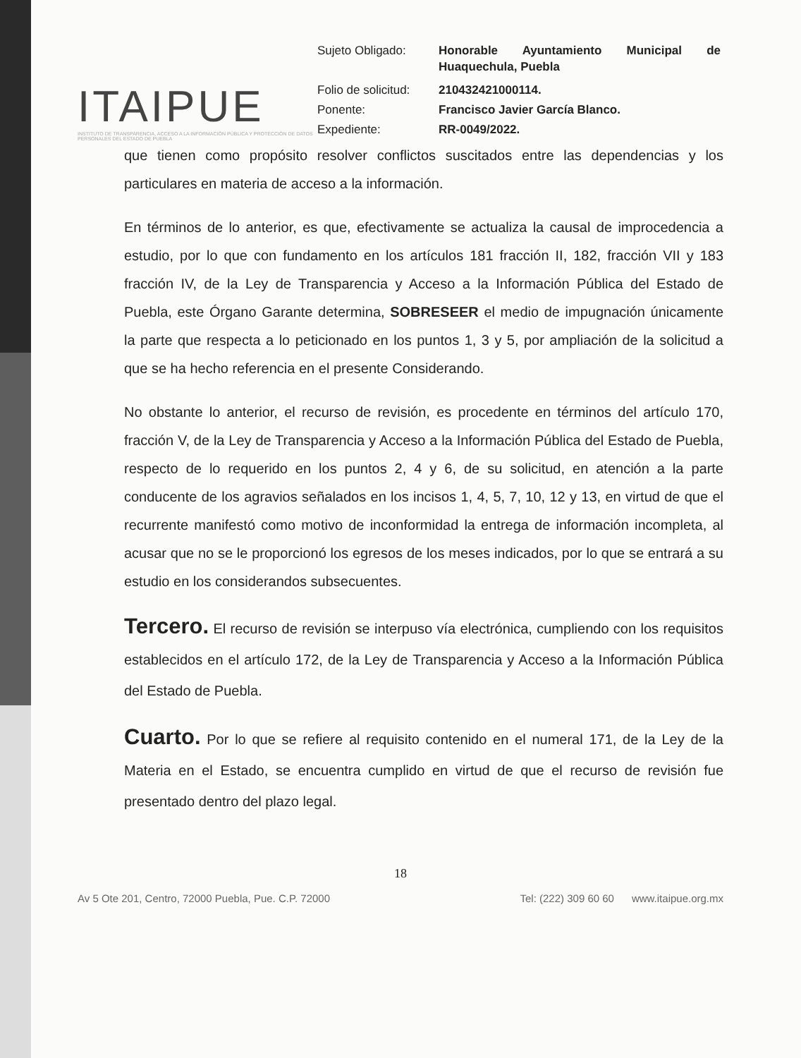ITAIPUE
INSTITUTO DE TRANSPARENCIA, ACCESO A LA INFORMACIÓN PÚBLICA Y PROTECCIÓN DE DATOS PERSONALES DEL ESTADO DE PUEBLA
| Sujeto Obligado: | Honorable Ayuntamiento Municipal de Huaquechula, Puebla |
| Folio de solicitud: | 210432421000114. |
| Ponente: | Francisco Javier García Blanco. |
| Expediente: | RR-0049/2022. |
que tienen como propósito resolver conflictos suscitados entre las dependencias y los particulares en materia de acceso a la información.
En términos de lo anterior, es que, efectivamente se actualiza la causal de improcedencia a estudio, por lo que con fundamento en los artículos 181 fracción II, 182, fracción VII y 183 fracción IV, de la Ley de Transparencia y Acceso a la Información Pública del Estado de Puebla, este Órgano Garante determina, SOBRESEER el medio de impugnación únicamente la parte que respecta a lo peticionado en los puntos 1, 3 y 5, por ampliación de la solicitud a que se ha hecho referencia en el presente Considerando.
No obstante lo anterior, el recurso de revisión, es procedente en términos del artículo 170, fracción V, de la Ley de Transparencia y Acceso a la Información Pública del Estado de Puebla, respecto de lo requerido en los puntos 2, 4 y 6, de su solicitud, en atención a la parte conducente de los agravios señalados en los incisos 1, 4, 5, 7, 10, 12 y 13, en virtud de que el recurrente manifestó como motivo de inconformidad la entrega de información incompleta, al acusar que no se le proporcionó los egresos de los meses indicados, por lo que se entrará a su estudio en los considerandos subsecuentes.
Tercero. El recurso de revisión se interpuso vía electrónica, cumpliendo con los requisitos establecidos en el artículo 172, de la Ley de Transparencia y Acceso a la Información Pública del Estado de Puebla.
Cuarto. Por lo que se refiere al requisito contenido en el numeral 171, de la Ley de la Materia en el Estado, se encuentra cumplido en virtud de que el recurso de revisión fue presentado dentro del plazo legal.
18
Av 5 Ote 201, Centro, 72000 Puebla, Pue. C.P. 72000 Tel: (222) 309 60 60 www.itaipue.org.mx